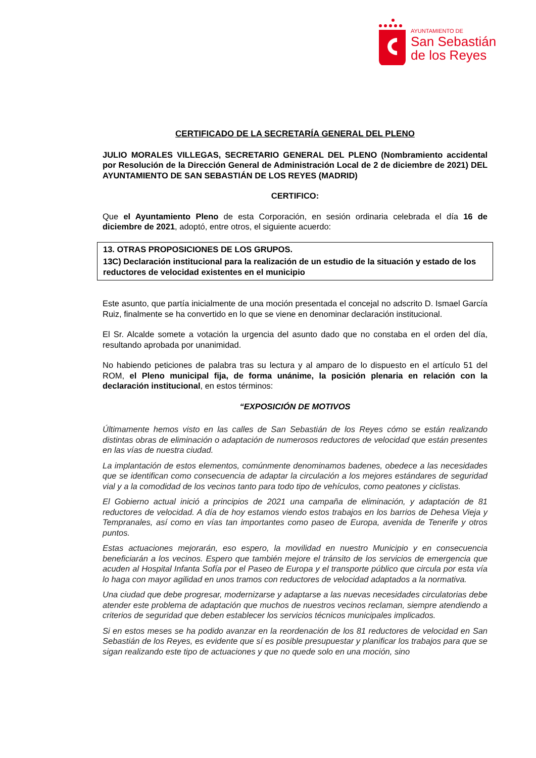AYUNTAMIENTO DE
San Sebastián
de los Reyes
CERTIFICADO DE LA SECRETARÍA GENERAL DEL PLENO
JULIO MORALES VILLEGAS, SECRETARIO GENERAL DEL PLENO (Nombramiento accidental por Resolución de la Dirección General de Administración Local de 2 de diciembre de 2021) DEL AYUNTAMIENTO DE SAN SEBASTIÁN DE LOS REYES (MADRID)
CERTIFICO:
Que el Ayuntamiento Pleno de esta Corporación, en sesión ordinaria celebrada el día 16 de diciembre de 2021, adoptó, entre otros, el siguiente acuerdo:
13. OTRAS PROPOSICIONES DE LOS GRUPOS.
13C) Declaración institucional para la realización de un estudio de la situación y estado de los reductores de velocidad existentes en el municipio
Este asunto, que partía inicialmente de una moción presentada el concejal no adscrito D. Ismael García Ruiz, finalmente se ha convertido en lo que se viene en denominar declaración institucional.
El Sr. Alcalde somete a votación la urgencia del asunto dado que no constaba en el orden del día, resultando aprobada por unanimidad.
No habiendo peticiones de palabra tras su lectura y al amparo de lo dispuesto en el artículo 51 del ROM, el Pleno municipal fija, de forma unánime, la posición plenaria en relación con la declaración institucional, en estos términos:
“EXPOSICIÓN DE MOTIVOS
Últimamente hemos visto en las calles de San Sebastián de los Reyes cómo se están realizando distintas obras de eliminación o adaptación de numerosos reductores de velocidad que están presentes en las vías de nuestra ciudad.
La implantación de estos elementos, comúnmente denominamos badenes, obedece a las necesidades que se identifican como consecuencia de adaptar la circulación a los mejores estándares de seguridad vial y a la comodidad de los vecinos tanto para todo tipo de vehículos, como peatones y ciclistas.
El Gobierno actual inició a principios de 2021 una campaña de eliminación, y adaptación de 81 reductores de velocidad. A día de hoy estamos viendo estos trabajos en los barrios de Dehesa Vieja y Tempranales, así como en vías tan importantes como paseo de Europa, avenida de Tenerife y otros puntos.
Estas actuaciones mejorarán, eso espero, la movilidad en nuestro Municipio y en consecuencia beneficiarán a los vecinos. Espero que también mejore el tránsito de los servicios de emergencia que acuden al Hospital Infanta Sofía por el Paseo de Europa y el transporte público que circula por esta vía lo haga con mayor agilidad en unos tramos con reductores de velocidad adaptados a la normativa.
Una ciudad que debe progresar, modernizarse y adaptarse a las nuevas necesidades circulatorias debe atender este problema de adaptación que muchos de nuestros vecinos reclaman, siempre atendiendo a criterios de seguridad que deben establecer los servicios técnicos municipales implicados.
Si en estos meses se ha podido avanzar en la reordenación de los 81 reductores de velocidad en San Sebastián de los Reyes, es evidente que sí es posible presupuestar y planificar los trabajos para que se sigan realizando este tipo de actuaciones y que no quede solo en una moción, sino